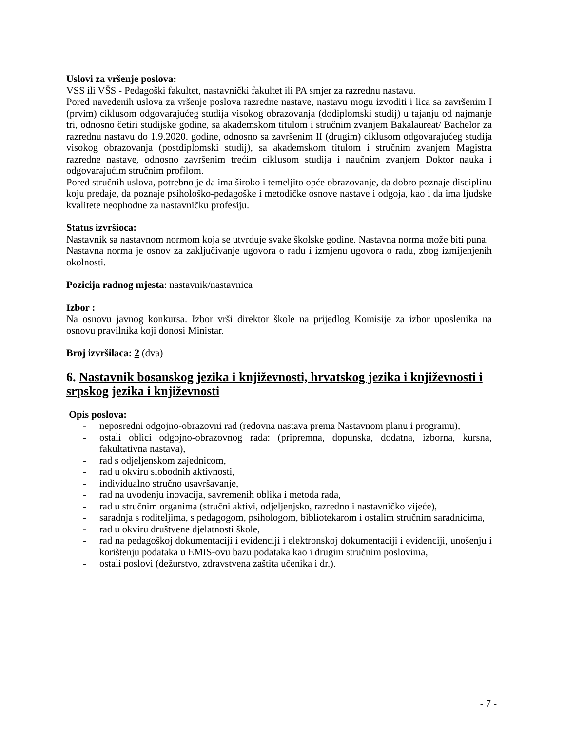Uslovi za vršenje poslova:
VSS ili VŠS - Pedagoški fakultet, nastavnički fakultet ili PA smjer za razrednu nastavu.
Pored navedenih uslova za vršenje poslova razredne nastave, nastavu mogu izvoditi i lica sa završenim I (prvim) ciklusom odgovarajućeg studija visokog obrazovanja (dodiplomski studij) u tajanju od najmanje tri, odnosno četiri studijske godine, sa akademskom titulom i stručnim zvanjem Bakalaureat/ Bachelor za razrednu nastavu do 1.9.2020. godine, odnosno sa završenim II (drugim) ciklusom odgovarajućeg studija visokog obrazovanja (postdiplomski studij), sa akademskom titulom i stručnim zvanjem Magistra razredne nastave, odnosno završenim trećim ciklusom studija i naučnim zvanjem Doktor nauka i odgovarajućim stručnim profilom.
Pored stručnih uslova, potrebno je da ima široko i temeljito opće obrazovanje, da dobro poznaje disciplinu koju predaje, da poznaje psihološko-pedagoške i metodičke osnove nastave i odgoja, kao i da ima ljudske kvalitete neophodne za nastavničku profesiju.
Status izvršioca:
Nastavnik sa nastavnom normom koja se utvrđuje svake školske godine. Nastavna norma može biti puna.
Nastavna norma je osnov za zaključivanje ugovora o radu i izmjenu ugovora o radu, zbog izmijenjenih okolnosti.
Pozicija radnog mjesta: nastavnik/nastavnica
Izbor :
Na osnovu javnog konkursa. Izbor vrši direktor škole na prijedlog Komisije za izbor uposlenika na osnovu pravilnika koji donosi Ministar.
Broj izvršilaca: 2 (dva)
6. Nastavnik bosanskog jezika i književnosti, hrvatskog jezika i književnosti i srpskog jezika i književnosti
Opis poslova:
- neposredni odgojno-obrazovni rad (redovna nastava prema Nastavnom planu i programu),
- ostali oblici odgojno-obrazovnog rada: (pripremna, dopunska, dodatna, izborna, kursna, fakultativna nastava),
- rad s odjeljenskom zajednicom,
- rad u okviru slobodnih aktivnosti,
- individualno stručno usavršavanje,
- rad na uvođenju inovacija, savremenih oblika i metoda rada,
- rad u stručnim organima (stručni aktivi, odjeljenjsko, razredno i nastavničko vijeće),
- saradnja s roditeljima, s pedagogom, psihologom, bibliotekarom i ostalim stručnim saradnicima,
- rad u okviru društvene djelatnosti škole,
- rad na pedagoškoj dokumentaciji i evidenciji i elektronskoj dokumentaciji i evidenciji, unošenju i korištenju podataka u EMIS-ovu bazu podataka kao i drugim stručnim poslovima,
- ostali poslovi (dežurstvo, zdravstvena zaštita učenika i dr.).
- 7 -